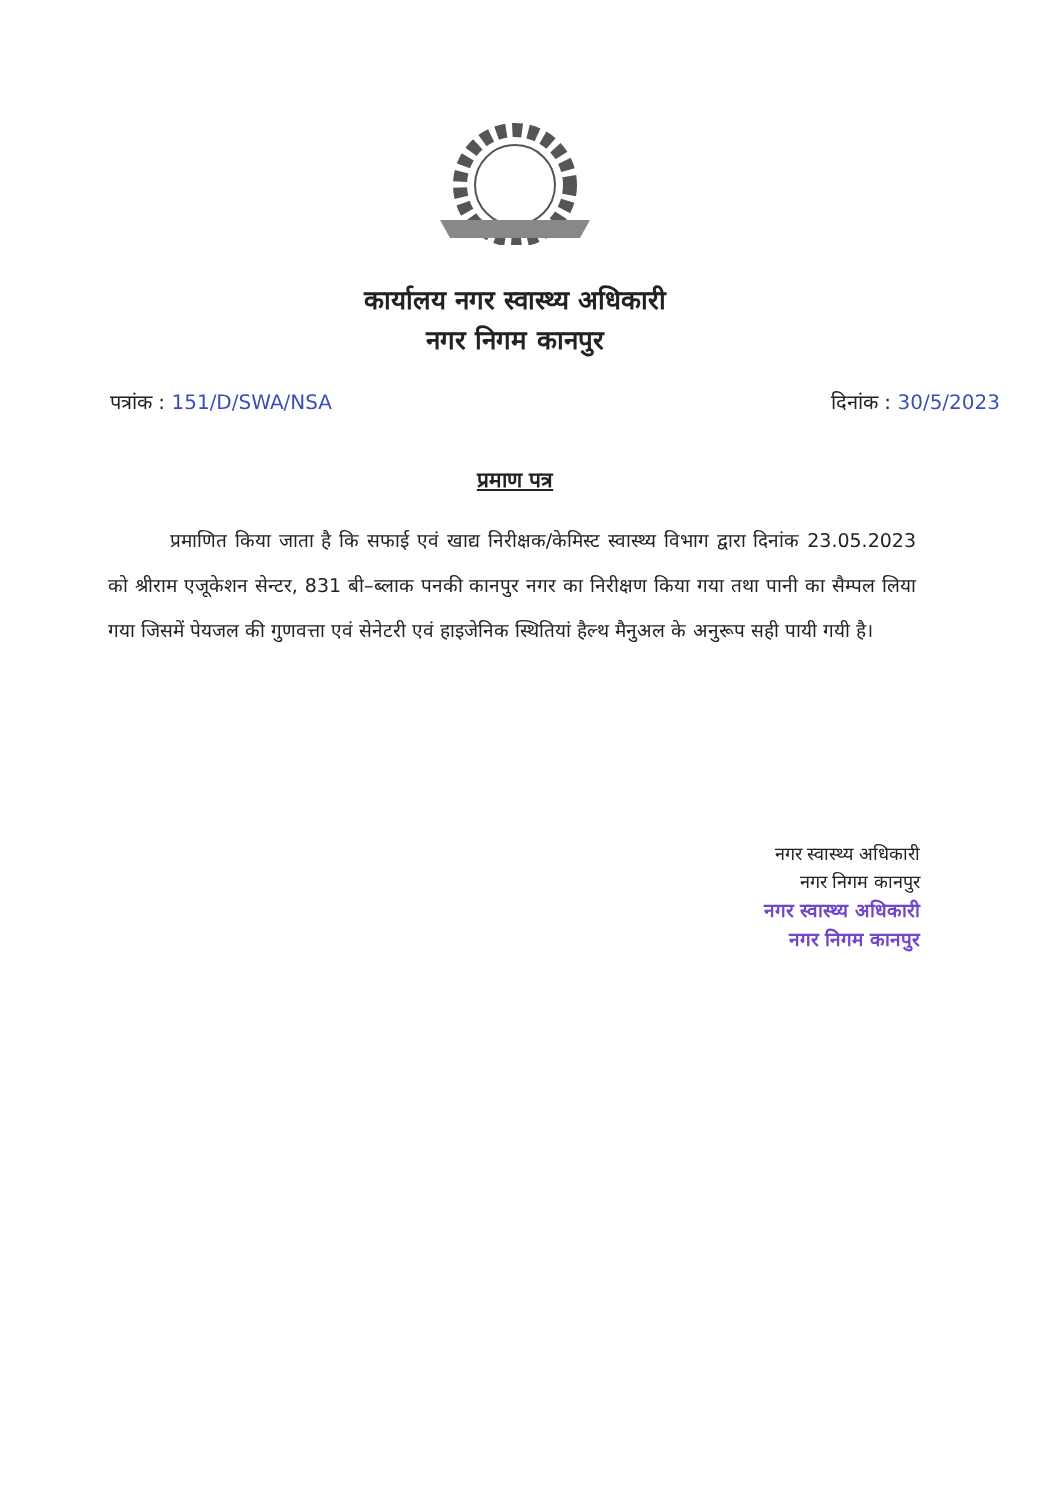कार्यालय नगर स्वास्थ्य अधिकारी
नगर निगम कानपुर
पत्रांक : 151/D/SWA/NSA दिनांक : 30/5/2023
प्रमाण पत्र
प्रमाणित किया जाता है कि सफाई एवं खाद्य निरीक्षक/केमिस्ट स्वास्थ्य विभाग द्वारा दिनांक 23.05.2023 को श्रीराम एजूकेशन सेन्टर, 831 बी–ब्लाक पनकी कानपुर नगर का निरीक्षण किया गया तथा पानी का सैम्पल लिया गया जिसमें पेयजल की गुणवत्ता एवं सेनेटरी एवं हाइजेनिक स्थितियां हैल्थ मैनुअल के अनुरूप सही पायी गयी है।
नगर स्वास्थ्य अधिकारी
नगर निगम कानपुर
नगर स्वास्थ्य अधिकारी
नगर निगम कानपुर